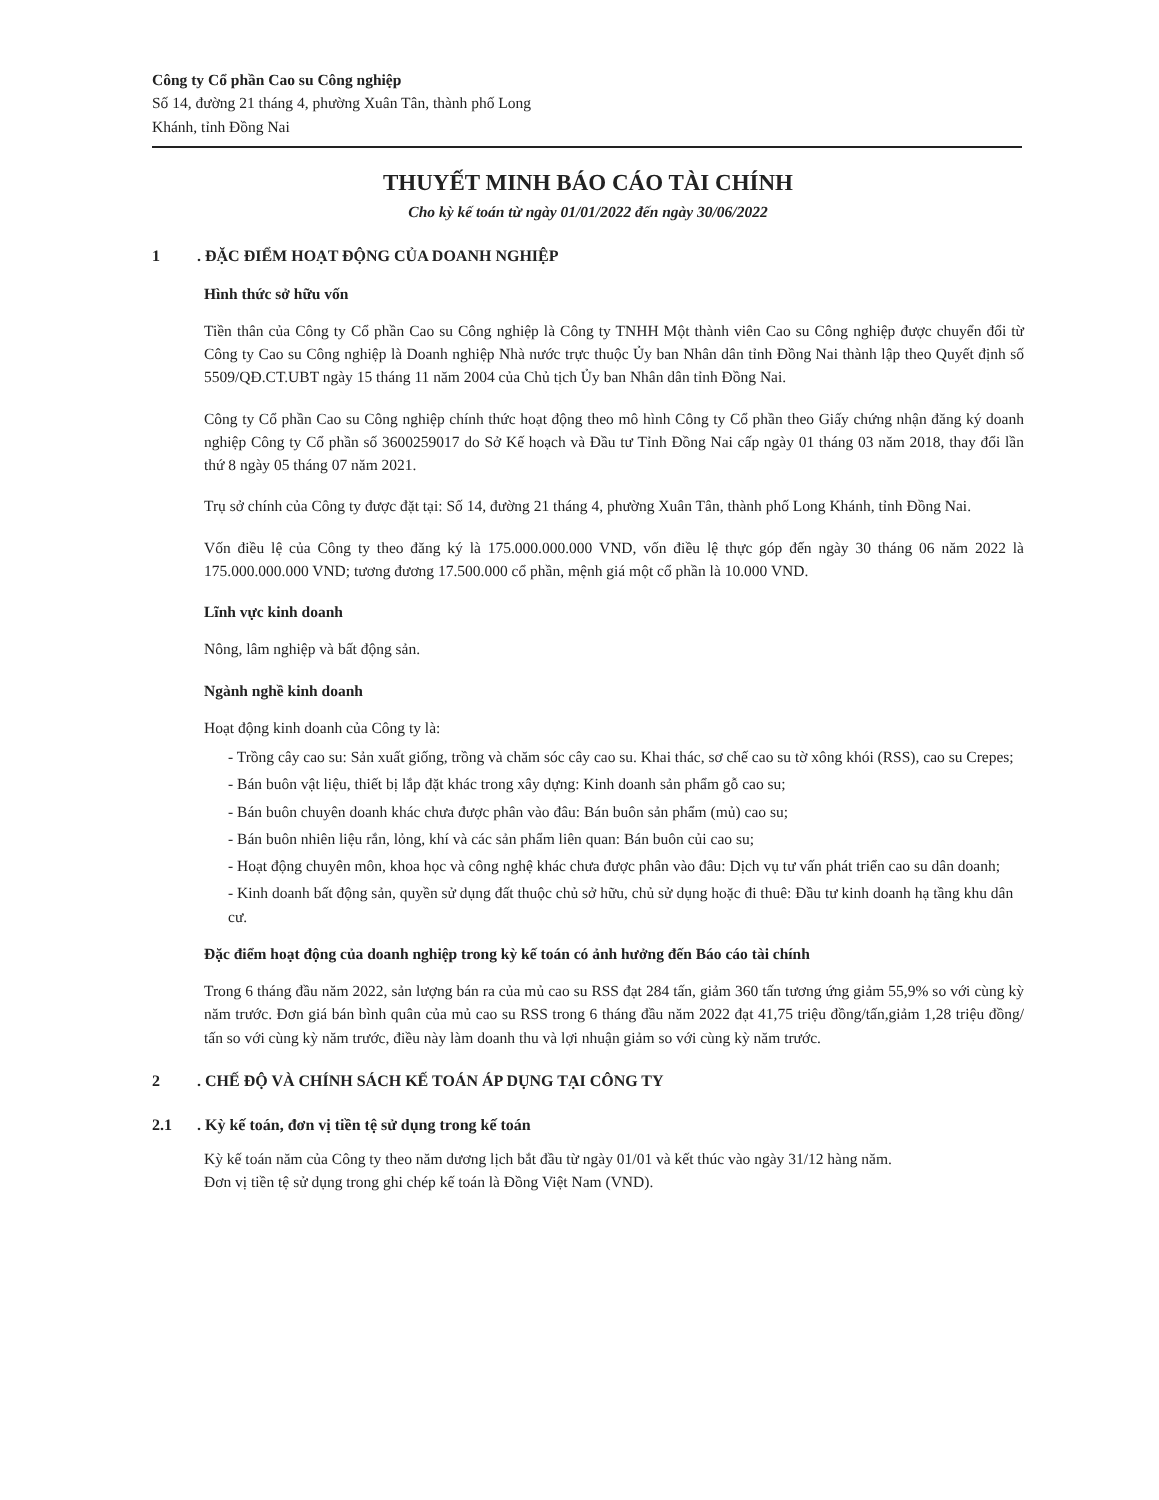Công ty Cổ phần Cao su Công nghiệp
Số 14, đường 21 tháng 4, phường Xuân Tân, thành phố Long
Khánh, tỉnh Đồng Nai
THUYẾT MINH BÁO CÁO TÀI CHÍNH
Cho kỳ kế toán từ ngày 01/01/2022 đến ngày 30/06/2022
1. ĐẶC ĐIỂM HOẠT ĐỘNG CỦA DOANH NGHIỆP
Hình thức sở hữu vốn
Tiền thân của Công ty Cổ phần Cao su Công nghiệp là Công ty TNHH Một thành viên Cao su Công nghiệp được chuyển đổi từ Công ty Cao su Công nghiệp là Doanh nghiệp Nhà nước trực thuộc Ủy ban Nhân dân tỉnh Đồng Nai thành lập theo Quyết định số 5509/QĐ.CT.UBT ngày 15 tháng 11 năm 2004 của Chủ tịch Ủy ban Nhân dân tỉnh Đồng Nai.
Công ty Cổ phần Cao su Công nghiệp chính thức hoạt động theo mô hình Công ty Cổ phần theo Giấy chứng nhận đăng ký doanh nghiệp Công ty Cổ phần số 3600259017 do Sở Kế hoạch và Đầu tư Tỉnh Đồng Nai cấp ngày 01 tháng 03 năm 2018, thay đổi lần thứ 8 ngày 05 tháng 07 năm 2021.
Trụ sở chính của Công ty được đặt tại: Số 14, đường 21 tháng 4, phường Xuân Tân, thành phố Long Khánh, tỉnh Đồng Nai.
Vốn điều lệ của Công ty theo đăng ký là 175.000.000.000 VND, vốn điều lệ thực góp đến ngày 30 tháng 06 năm 2022 là 175.000.000.000 VND; tương đương 17.500.000 cổ phần, mệnh giá một cổ phần là 10.000 VND.
Lĩnh vực kinh doanh
Nông, lâm nghiệp và bất động sản.
Ngành nghề kinh doanh
Hoạt động kinh doanh của Công ty là:
- Trồng cây cao su: Sản xuất giống, trồng và chăm sóc cây cao su. Khai thác, sơ chế cao su tờ xông khói (RSS), cao su Crepes;
- Bán buôn vật liệu, thiết bị lắp đặt khác trong xây dựng: Kinh doanh sản phẩm gỗ cao su;
- Bán buôn chuyên doanh khác chưa được phân vào đâu: Bán buôn sản phẩm (mủ) cao su;
- Bán buôn nhiên liệu rắn, lỏng, khí và các sản phẩm liên quan: Bán buôn củi cao su;
- Hoạt động chuyên môn, khoa học và công nghệ khác chưa được phân vào đâu: Dịch vụ tư vấn phát triển cao su dân doanh;
- Kinh doanh bất động sản, quyền sử dụng đất thuộc chủ sở hữu, chủ sử dụng hoặc đi thuê: Đầu tư kinh doanh hạ tầng khu dân cư.
Đặc điểm hoạt động của doanh nghiệp trong kỳ kế toán có ảnh hưởng đến Báo cáo tài chính
Trong 6 tháng đầu năm 2022, sản lượng bán ra của mủ cao su RSS đạt 284 tấn, giảm 360 tấn tương ứng giảm 55,9% so với cùng kỳ năm trước. Đơn giá bán bình quân của mủ cao su RSS trong 6 tháng đầu năm 2022 đạt 41,75 triệu đồng/tấn,giảm 1,28 triệu đồng/ tấn so với cùng kỳ năm trước, điều này làm doanh thu và lợi nhuận giảm so với cùng kỳ năm trước.
2. CHẾ ĐỘ VÀ CHÍNH SÁCH KẾ TOÁN ÁP DỤNG TẠI CÔNG TY
2.1. Kỳ kế toán, đơn vị tiền tệ sử dụng trong kế toán
Kỳ kế toán năm của Công ty theo năm dương lịch bắt đầu từ ngày 01/01 và kết thúc vào ngày 31/12 hàng năm.
Đơn vị tiền tệ sử dụng trong ghi chép kế toán là Đồng Việt Nam (VND).